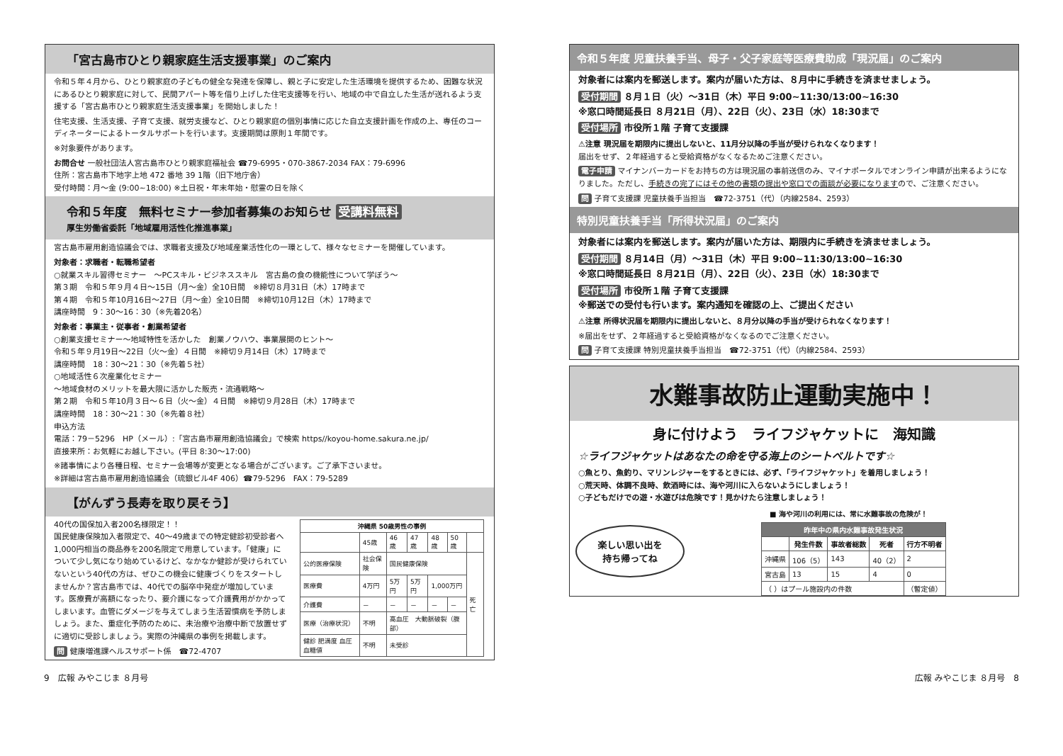「宮古島市ひとり親家庭生活支援事業」のご案内
令和５年４月から、ひとり親家庭の子どもの健全な発達を保障し、親と子に安定した生活環境を提供するため、困難な状況にあるひとり親家庭に対して、民間アパート等を借り上げした住宅支援等を行い、地域の中で自立した生活が送れるよう支援する「宮古島市ひとり親家庭生活支援事業」を開始しました！
住宅支援、生活支援、子育て支援、就労支援など、ひとり親家庭の個別事情に応じた自立支援計画を作成の上、専任のコーディネーターによるトータルサポートを行います。支援期間は原則１年間です。
※対象要件があります。
お問合せ 一般社団法人宮古島市ひとり親家庭福祉会 ☎79-6995・070-3867-2034 FAX：79-6996
住所：宮古島市下地字上地 472 番地 39 1階（旧下地庁舎）
受付時間：月～金 (9:00~18:00) ※土日祝・年末年始・慰霊の日を除く
令和５年度　無料セミナー参加者募集のお知らせ 受講料無料
厚生労働省委託「地域雇用活性化推進事業」
宮古島市雇用創造協議会では、求職者支援及び地域産業活性化の一環として、様々なセミナーを開催しています。
対象者：求職者・転職希望者
○就業スキル習得セミナー　～PCスキル・ビジネススキル　宮古島の食の機能性について学ぼう～
第３期　令和５年９月４日～15日（月～金）全10日間　※締切８月31日（木）17時まで
第４期　令和５年10月16日～27日（月～金）全10日間　※締切10月12日（木）17時まで
講座時間　9：30～16：30（※先着20名）
対象者：事業主・従事者・創業希望者
○創業支援セミナー～地域特性を活かした　創業ノウハウ、事業展開のヒント～
令和５年９月19日～22日（火～金）４日間　※締切９月14日（木）17時まで
講座時間　18：30～21：30（※先着５社）
○地域活性６次産業化セミナー
～地域食材のメリットを最大限に活かした販売・流通戦略～
第２期　令和５年10月３日～６日（火～金）４日間　※締切９月28日（木）17時まで
講座時間　18：30～21：30（※先着８社）
申込方法
電話：79－5296　HP（メール）:「宮古島市雇用創造協議会」で検索 https//koyou-home.sakura.ne.jp/
直接来所：お気軽にお越し下さい。(平日 8:30～17:00)
※諸事情により各種日程、セミナー会場等が変更となる場合がございます。ご了承下さいませ。
※詳細は宮古島市雇用創造協議会（琉銀ビル4F 406）☎79-5296　FAX：79-5289
【がんずう長寿を取り戻そう】
40代の国保加入者200名様限定！！
国民健康保険加入者限定で、40～49歳までの特定健診初受診者へ1,000円相当の商品券を200名限定で用意しています。「健康」について少し気になり始めているけど、なかなか健診が受けられていないという40代の方は、ぜひこの機会に健康づくりをスタートしませんか？宮古島市では、40代での脳卒中発症が増加しています。医療費が高額になったり、要介護になって介護費用がかかってしまいます。血管にダメージを与えてしまう生活習慣病を予防しましょう。また、重症化予防のために、未治療や治療中断で放置せずに適切に受診しましょう。実際の沖縄県の事例を掲載します。
問 健康増進課ヘルスサポート係　☎72-4707
| 沖縄県 50歳男性の事例 | | | | | | |
| --- | --- | --- | --- | --- | --- | --- |
| | 45歳 | 46歳 | 47歳 | 48歳 | 50歳 | |
| 公的医療保険 | 社会保険 | 国民健康保険 | | | | 死亡 |
| 医療費 | 4万円 | 5万円 | 5万円 | 1,000万円 | | |
| 介護費 | － | － | － | － | － | |
| 医療（治療状況） | 不明 | 高血圧 大動脈破裂（腹部） | | | | |
| 健診 肥満度 血圧 血糖値 | 不明 | 未受診 | | | | |
令和５年度 児童扶養手当、母子・父子家庭等医療費助成「現況届」のご案内
対象者には案内を郵送します。案内が届いた方は、８月中に手続きを済ませましょう。
受付期間 ８月１日（火）～31日（木）平日 9:00~11:30/13:00~16:30
※窓口時間延長日 ８月21日（月）、22日（火）、23日（水）18:30まで
受付場所 市役所１階 子育て支援課
⚠注意 現況届を期限内に提出しないと、11月分以降の手当が受けられなくなります！
届出をせず、２年経過すると受給資格がなくなるためご注意ください。
電子申請 マイナンバーカードをお持ちの方は現況届の事前送信のみ、マイナポータルでオンライン申請が出来るようになりました。ただし、手続きの完了にはその他の書類の提出や窓口での面談が必要になりますので、ご注意ください。
問 子育て支援課 児童扶養手当担当　☎72-3751（代）（内線2584、2593）
特別児童扶養手当「所得状況届」のご案内
対象者には案内を郵送します。案内が届いた方は、期限内に手続きを済ませましょう。
受付期間 ８月14日（月）～31日（木）平日 9:00~11:30/13:00~16:30
※窓口時間延長日 ８月21日（月）、22日（火）、23日（水）18:30まで
受付場所 市役所１階 子育て支援課
※郵送での受付も行います。案内通知を確認の上、ご提出ください
⚠注意 所得状況届を期限内に提出しないと、８月分以降の手当が受けられなくなります！
※届出をせず、２年経過すると受給資格がなくなるのでご注意ください。
問 子育て支援課 特別児童扶養手当担当　☎72-3751（代）（内線2584、2593）
水難事故防止運動実施中！
身に付けよう　ライフジャケットに　海知識
☆ライフジャケットはあなたの命を守る海上のシートベルトです☆
○魚とり、魚釣り、マリンレジャーをするときには、必ず、「ライフジャケット」を着用しましょう！
○荒天時、体調不良時、飲酒時には、海や河川に入らないようにしましょう！
○子どもだけでの遊・水遊びは危険です！見かけたら注意しましょう！
楽しい思い出を
持ち帰ってね
■ 海や河川の利用には、常に水難事故の危険が！
| 昨年中の県内水難事故発生状況 | | | | |
| --- | --- | --- | --- | --- |
| | 発生件数 | 事故者総数 | 死者 | 行方不明者 |
| 沖縄県 | 106（5） | 143 | 40（2） | 2 |
| 宮古島 | 13 | 15 | 4 | 0 |
| （ ）はプール施設内の件数 | | | | （暫定値） |
9　広報 みやこじま ８月号 広報 みやこじま ８月号　8